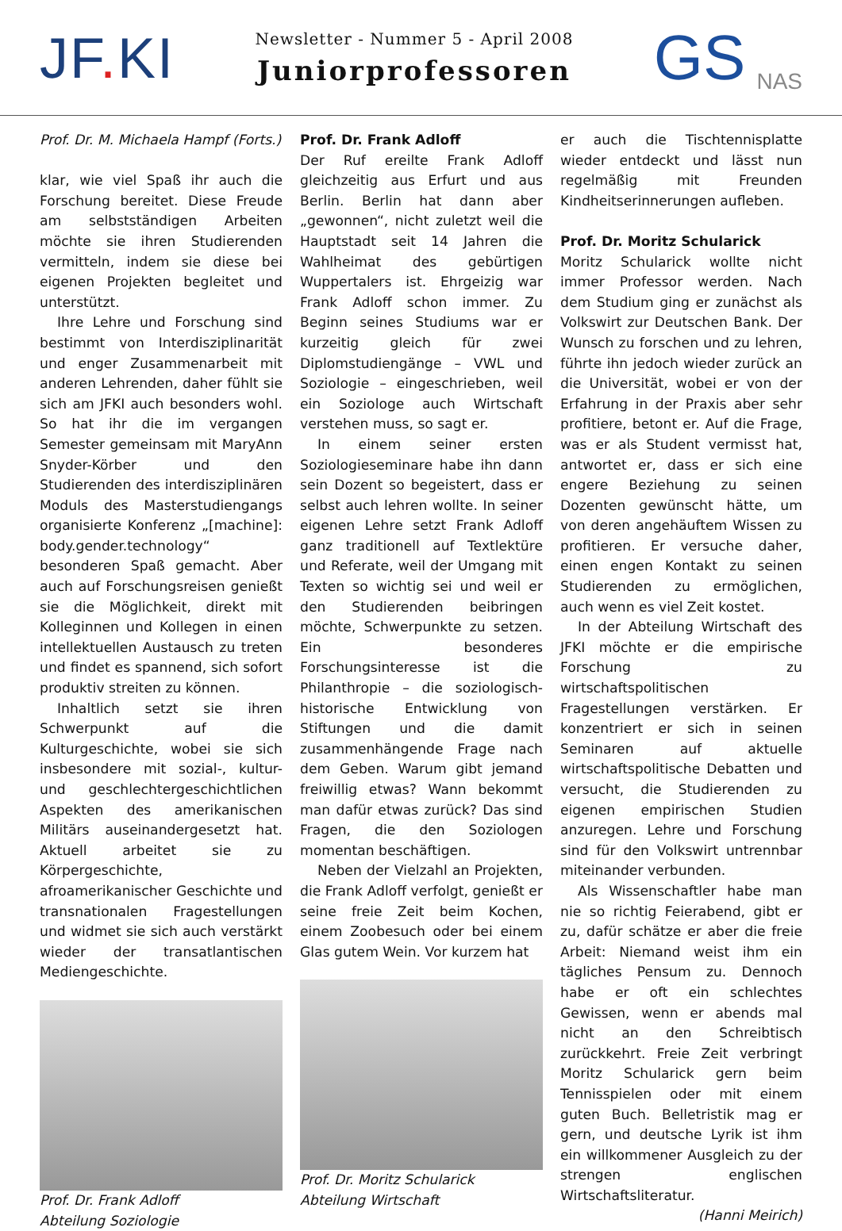JF. KI
Newsletter - Nummer 5 - April 2008
Juniorprofessoren
GS NAS
Prof. Dr. M. Michaela Hampf (Forts.)
klar, wie viel Spaß ihr auch die Forschung bereitet. Diese Freude am selbstständigen Arbeiten möchte sie ihren Studierenden vermitteln, indem sie diese bei eigenen Projekten begleitet und unterstützt.
Ihre Lehre und Forschung sind bestimmt von Interdisziplinarität und enger Zusammenarbeit mit anderen Lehrenden, daher fühlt sie sich am JFKI auch besonders wohl. So hat ihr die im vergangen Semester gemeinsam mit MaryAnn Snyder-Körber und den Studierenden des interdisziplinären Moduls des Masterstudiengangs organisierte Konferenz „[machine]: body.gender.technology“ besonderen Spaß gemacht. Aber auch auf Forschungsreisen genießt sie die Möglichkeit, direkt mit Kolleginnen und Kollegen in einen intellektuellen Austausch zu treten und findet es spannend, sich sofort produktiv streiten zu können.
Inhaltlich setzt sie ihren Schwerpunkt auf die Kulturgeschichte, wobei sie sich insbesondere mit sozial-, kultur- und geschlechtergeschichtlichen Aspekten des amerikanischen Militärs auseinandergesetzt hat. Aktuell arbeitet sie zu Körpergeschichte, afroamerikanischer Geschichte und transnationalen Fragestellungen und widmet sie sich auch verstärkt wieder der transatlantischen Mediengeschichte.
Prof. Dr. Frank Adloff
Abteilung Soziologie
Prof. Dr. Frank Adloff
Der Ruf ereilte Frank Adloff gleichzeitig aus Erfurt und aus Berlin. Berlin hat dann aber „gewonnen“, nicht zuletzt weil die Hauptstadt seit 14 Jahren die Wahlheimat des gebürtigen Wuppertalers ist. Ehrgeizig war Frank Adloff schon immer. Zu Beginn seines Studiums war er kurzeitig gleich für zwei Diplomstudiengänge – VWL und Soziologie – eingeschrieben, weil ein Soziologe auch Wirtschaft verstehen muss, so sagt er.
In einem seiner ersten Soziologieseminare habe ihn dann sein Dozent so begeistert, dass er selbst auch lehren wollte. In seiner eigenen Lehre setzt Frank Adloff ganz traditionell auf Textlektüre und Referate, weil der Umgang mit Texten so wichtig sei und weil er den Studierenden beibringen möchte, Schwerpunkte zu setzen. Ein besonderes Forschungsinteresse ist die Philanthropie – die soziologisch-historische Entwicklung von Stiftungen und die damit zusammenhängende Frage nach dem Geben. Warum gibt jemand freiwillig etwas? Wann bekommt man dafür etwas zurück? Das sind Fragen, die den Soziologen momentan beschäftigen.
Neben der Vielzahl an Projekten, die Frank Adloff verfolgt, genießt er seine freie Zeit beim Kochen, einem Zoobesuch oder bei einem Glas gutem Wein. Vor kurzem hat
Prof. Dr. Moritz Schularick
Abteilung Wirtschaft
er auch die Tischtennisplatte wieder entdeckt und lässt nun regelmäßig mit Freunden Kindheitserinnerungen aufleben.
Prof. Dr. Moritz Schularick
Moritz Schularick wollte nicht immer Professor werden. Nach dem Studium ging er zunächst als Volkswirt zur Deutschen Bank. Der Wunsch zu forschen und zu lehren, führte ihn jedoch wieder zurück an die Universität, wobei er von der Erfahrung in der Praxis aber sehr profitiere, betont er. Auf die Frage, was er als Student vermisst hat, antwortet er, dass er sich eine engere Beziehung zu seinen Dozenten gewünscht hätte, um von deren angehäuftem Wissen zu profitieren. Er versuche daher, einen engen Kontakt zu seinen Studierenden zu ermöglichen, auch wenn es viel Zeit kostet.
In der Abteilung Wirtschaft des JFKI möchte er die empirische Forschung zu wirtschaftspolitischen Fragestellungen verstärken. Er konzentriert er sich in seinen Seminaren auf aktuelle wirtschaftspolitische Debatten und versucht, die Studierenden zu eigenen empirischen Studien anzuregen. Lehre und Forschung sind für den Volkswirt untrennbar miteinander verbunden.
Als Wissenschaftler habe man nie so richtig Feierabend, gibt er zu, dafür schätze er aber die freie Arbeit: Niemand weist ihm ein tägliches Pensum zu. Dennoch habe er oft ein schlechtes Gewissen, wenn er abends mal nicht an den Schreibtisch zurückkehrt. Freie Zeit verbringt Moritz Schularick gern beim Tennisspielen oder mit einem guten Buch. Belletristik mag er gern, und deutsche Lyrik ist ihm ein willkommener Ausgleich zu der strengen englischen Wirtschaftsliteratur.
(Hanni Meirich)